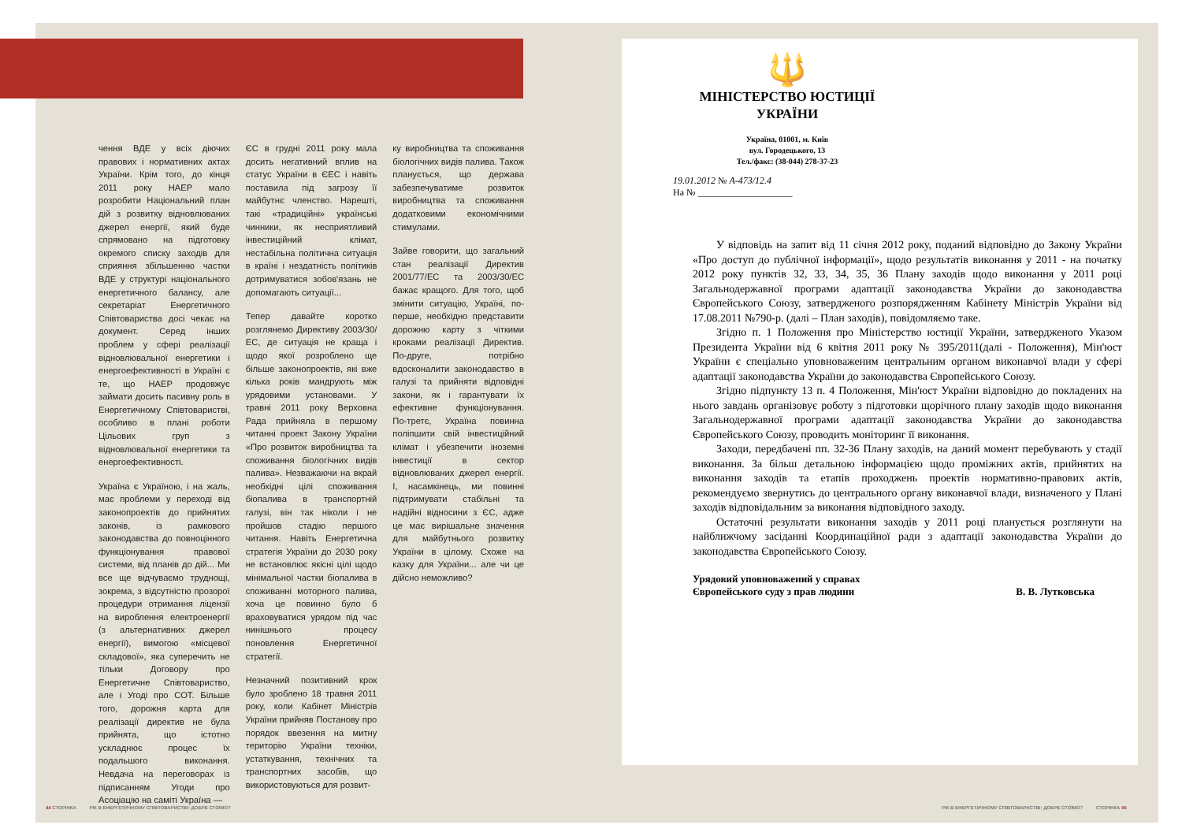чення ВДЕ у всіх діючих правових і нормативних актах України. Крім того, до кінця 2011 року НАЕР мало розробити Національний план дій з розвитку відновлюваних джерел енергії, який буде спрямовано на підготовку окремого списку заходів для сприяння збільшенню частки ВДЕ у структурі національного енергетичного балансу, але секретаріат Енергетичного Співтовариства досі чекає на документ. Серед інших проблем у сфері реалізації відновлювальної енергетики і енергоефективності в Україні є те, що НАЕР продовжує займати досить пасивну роль в Енергетичному Співтоваристві, особливо в плані роботи Цільових груп з відновлювальної енергетики та енергоефективності.
Україна є Україною, і на жаль, має проблеми у переході від законопроектів до прийнятих законів, із рамкового законодавства до повноцінного функціонування правової системи, від планів до дій... Ми все ще відчуваємо труднощі, зокрема, з відсутністю прозорої процедури отримання ліцензії на вироблення електроенергії (з альтернативних джерел енергії), вимогою «місцевої складової», яка суперечить не тільки Договору про Енергетичне Співтовариство, але і Угоді про СОТ. Більше того, дорожня карта для реалізації директив не була прийнята, що істотно ускладнює процес їх подальшого виконання. Невдача на переговорах із підписанням Угоди про Асоціацію на саміті Україна —
ЄС в грудні 2011 року мала досить негативний вплив на статус України в ЄЕС і навіть поставила під загрозу її майбутнє членство. Нарешті, такі «традиційні» українські чинники, як несприятливий інвестиційний клімат, нестабільна політична ситуація в країні і нездатність політиків дотримуватися зобов'язань не допомагають ситуації...
Тепер давайте коротко розглянемо Директиву 2003/30/ЕС, де ситуація не краща і щодо якої розроблено ще більше законопроектів, які вже кілька років мандрують між урядовими установами. У травні 2011 року Верховна Рада прийняла в першому читанні проект Закону України «Про розвиток виробництва та споживання біологічних видів палива». Незважаючи на вкрай необхідні цілі споживання біопалива в транспортній галузі, він так ніколи і не пройшов стадію першого читання. Навіть Енергетична стратегія України до 2030 року не встановлює якісні цілі щодо мінімальної частки біопалива в споживанні моторного палива, хоча це повинно було б враховуватися урядом під час нинішнього процесу поновлення Енергетичної стратегії.
Незначний позитивний крок було зроблено 18 травня 2011 року, коли Кабінет Міністрів України прийняв Постанову про порядок ввезення на митну територію України техніки, устаткування, технічних та транспортних засобів, що використовуються для розвит-
ку виробництва та споживання біологічних видів палива. Також планується, що держава забезпечуватиме розвиток виробництва та споживання додатковими економічними стимулами.
Зайве говорити, що загальний стан реалізації Директив 2001/77/ЕС та 2003/30/ЕС бажає кращого. Для того, щоб змінити ситуацію, Україні, по-перше, необхідно представити дорожню карту з чіткими кроками реалізації Директив. По-друге, потрібно вдосконалити законодавство в галузі та прийняти відповідні закони, як і гарантувати їх ефективне функціонування. По-третє, Україна повинна поліпшити свій інвестиційний клімат і убезпечити іноземні інвестиції в сектор відновлюваних джерел енергії. І, насамкінець, ми повинні підтримувати стабільні та надійні відносини з ЄС, адже це має вирішальне значення для майбутнього розвитку України в цілому. Схоже на казку для України... але чи це дійсно неможливо?
🔱
МІНІСТЕРСТВО ЮСТИЦІЇ
УКРАЇНИ
Україна, 01001, м. Київ
вул. Городецького, 13
Тел./факс: (38-044) 278-37-23
19.01.2012 № А-473/12.4
На № ____________________
У відповідь на запит від 11 січня 2012 року, поданий відповідно до Закону України «Про доступ до публічної інформації», щодо результатів виконання у 2011 - на початку 2012 року пунктів 32, 33, 34, 35, 36 Плану заходів щодо виконання у 2011 році Загальнодержавної програми адаптації законодавства України до законодавства Європейського Союзу, затвердженого розпорядженням Кабінету Міністрів України від 17.08.2011 №790-р. (далі – План заходів), повідомляємо таке.
Згідно п. 1 Положення про Міністерство юстиції України, затвердженого Указом Президента України від 6 квітня 2011 року № 395/2011(далі - Положення), Мін'юст України є спеціально уповноваженим центральним органом виконавчої влади у сфері адаптації законодавства України до законодавства Європейського Союзу.
Згідно підпункту 13 п. 4 Положення, Мін'юст України відповідно до покладених на нього завдань організовує роботу з підготовки щорічного плану заходів щодо виконання Загальнодержавної програми адаптації законодавства України до законодавства Європейського Союзу, проводить моніторинг її виконання.
Заходи, передбачені пп. 32-36 Плану заходів, на даний момент перебувають у стадії виконання. За більш детальною інформацією щодо проміжних актів, прийнятих на виконання заходів та етапів проходжень проектів нормативно-правових актів, рекомендуємо звернутись до центрального органу виконавчої влади, визначеного у Плані заходів відповідальним за виконання відповідного заходу.
Остаточні результати виконання заходів у 2011 році планується розглянути на найближчому засіданні Координаційної ради з адаптації законодавства України до законодавства Європейського Союзу.
Урядовий уповноважений у справах
Європейського суду з прав людини В. В. Лутковська
44 СТОРІНКА РІК В ЕНЕРГЕТИЧНОМУ СПІВТОВАРИСТВІ: ДОБРЕ СТОЇМО?
РІК В ЕНЕРГЕТИЧНОМУ СПІВТОВАРИСТВІ: ДОБРЕ СТОЇМО? СТОРІНКА 45